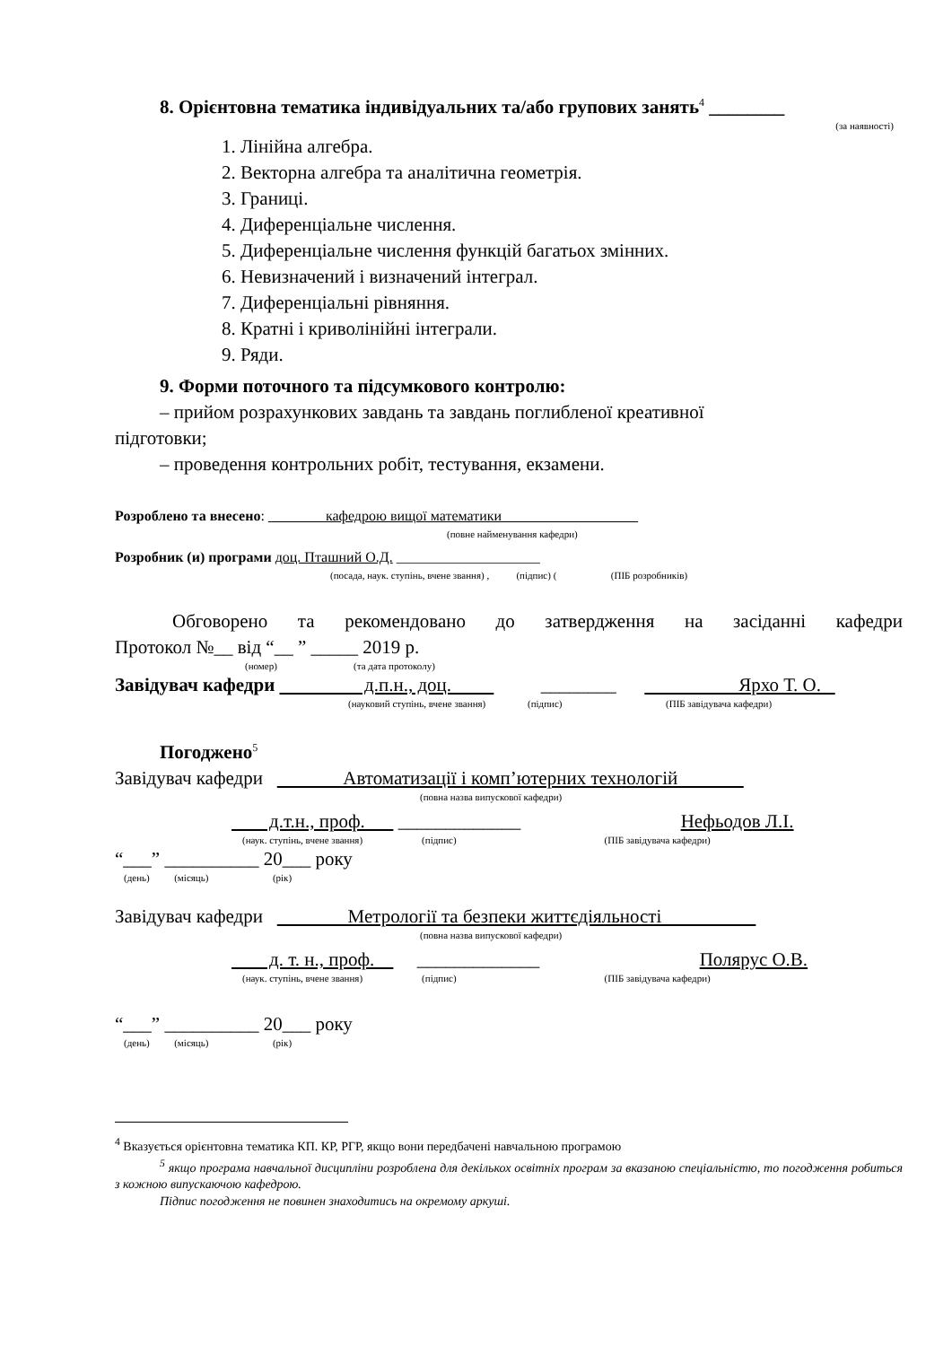8. Орієнтовна тематика індивідуальних та/або групових занять<sup>4</sup> ________
(за наявності)
1. Лінійна алгебра.
2. Векторна алгебра та аналітична геометрія.
3. Границі.
4. Диференціальне числення.
5. Диференціальне числення функцій багатьох змінних.
6. Невизначений і визначений інтеграл.
7. Диференціальні рівняння.
8. Кратні і криволінійні інтеграли.
9. Ряди.
9. Форми поточного та підсумкового контролю:
– прийом розрахункових завдань та завдань поглибленої креативної
підготовки;
– проведення контрольних робіт, тестування, екзамени.
Розроблено та внесено: кафедрою вищої математики
(повне найменування кафедри)
Розробник (и) програми доц. Пташний О.Д. ____________________
(посада, наук. ступінь, вчене звання) , (підпис) ( (ПІБ розробників)
Обговорено та рекомендовано до затвердження на засіданні кафедри
Протокол №__ від “__ ” _____ 2019 р.
(номер) (та дата протоколу)
Завідувач кафедри д.п.н., доц. ________ Ярхо Т. О.
(науковий ступінь, вчене звання) (підпис) (ПІБ завідувача кафедри)
Погоджено<sup>5</sup>
Завідувач кафедри Автоматизації і комп’ютерних технологій
(повна назва випускової кафедри)
д.т.н., проф. _____________ Нефьодов Л.І.
(наук. ступінь, вчене звання) (підпис) (ПІБ завідувача кафедри)
“___” __________ 20___ року
(день) (місяць) (рік)
Завідувач кафедри Метрології та безпеки життєдіяльності
(повна назва випускової кафедри)
д. т. н., проф. _____________ Полярус О.В.
(наук. ступінь, вчене звання) (підпис) (ПІБ завідувача кафедри)
“___” __________ 20___ року
(день) (місяць) (рік)
<sup>4</sup> Вказується орієнтовна тематика КП. КР, РГР, якщо вони передбачені навчальною програмою
<sup>5</sup> якщо програма навчальної дисципліни розроблена для декількох освітніх програм за вказаною спеціальністю, то погодження робиться з кожною випускаючою кафедрою.
Підпис погодження не повинен знаходитись на окремому аркуші.